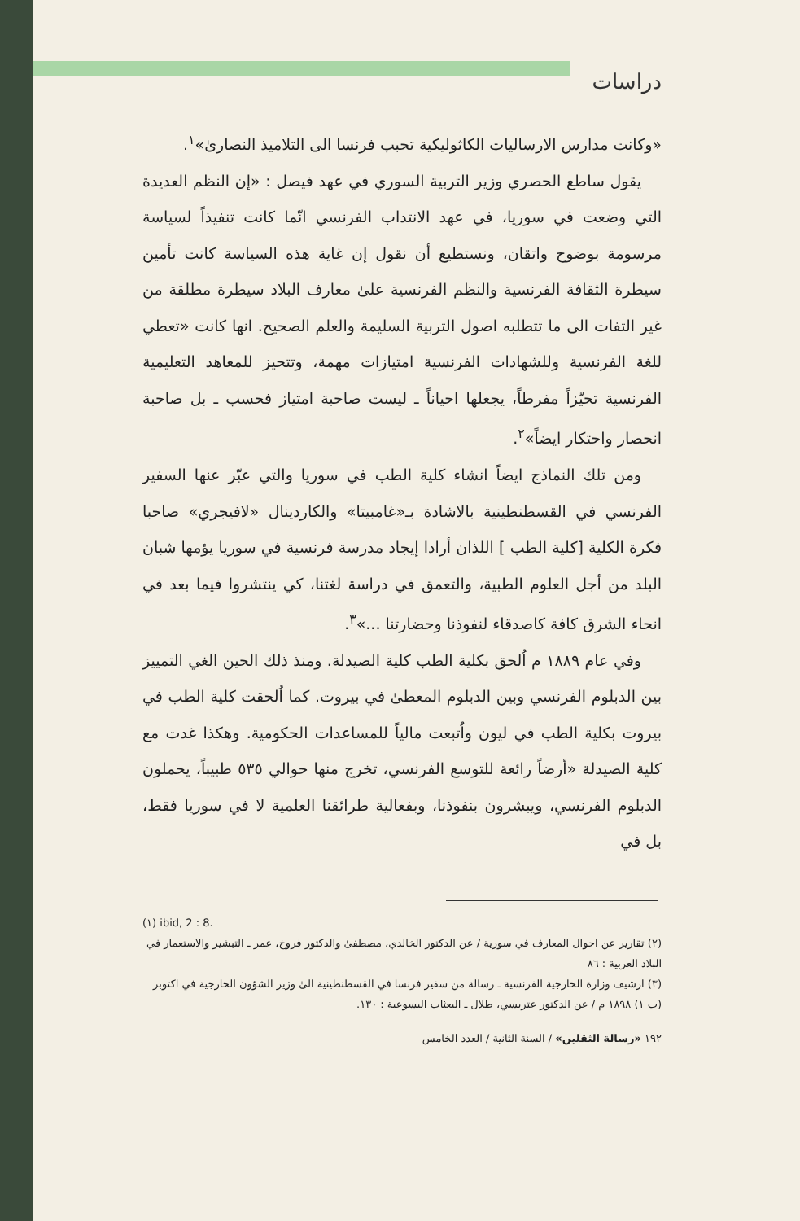دراسات
«وكانت مدارس الارساليات الكاثوليكية تحبب فرنسا الى التلاميذ النصارىٰ»<sup>١</sup>.
يقول ساطع الحصري وزير التربية السوري في عهد فيصل : «إن النظم العديدة التي وضعت في سوريا، في عهد الانتداب الفرنسي انّما كانت تنفيذاً لسياسة مرسومة بوضوح واتقان، ونستطيع أن نقول إن غاية هذه السياسة كانت تأمين سيطرة الثقافة الفرنسية والنظم الفرنسية علىٰ معارف البلاد سيطرة مطلقة من غير التفات الى ما تتطلبه اصول التربية السليمة والعلم الصحيح. انها كانت «تعطي للغة الفرنسية وللشهادات الفرنسية امتيازات مهمة، وتتحيز للمعاهد التعليمية الفرنسية تحيّزاً مفرطاً، يجعلها احياناً ـ ليست صاحبة امتياز فحسب ـ بل صاحبة انحصار واحتكار ايضاً»<sup>٢</sup>.
ومن تلك النماذج ايضاً انشاء كلية الطب في سوريا والتي عبّر عنها السفير الفرنسي في القسطنطينية بالاشادة بـ«غامبيتا» والكاردينال «لافيجري» صاحبا فكرة الكلية [كلية الطب ] اللذان أرادا إيجاد مدرسة فرنسية في سوريا يؤمها شبان البلد من أجل العلوم الطبية، والتعمق في دراسة لغتنا، كي ينتشروا فيما بعد في انحاء الشرق كافة كاصدقاء لنفوذنا وحضارتنا ...»<sup>٣</sup>.
وفي عام ١٨٨٩ م اُلحق بكلية الطب كلية الصيدلة. ومنذ ذلك الحين الغي التمييز بين الدبلوم الفرنسي وبين الدبلوم المعطىٰ في بيروت. كما اُلحقت كلية الطب في بيروت بكلية الطب في ليون واُتبعت مالياً للمساعدات الحكومية. وهكذا غدت مع كلية الصيدلة «أرضاً رائعة للتوسع الفرنسي، تخرج منها حوالي ٥٣٥ طبيباً، يحملون الدبلوم الفرنسي، ويبشرون بنفوذنا، وبفعالية طرائقنا العلمية لا في سوريا فقط، بل في
(١) ibid, 2 : 8.
(٢) تقارير عن احوال المعارف في سورية / عن الدكتور الخالدي، مصطفىٰ والدكتور فروخ، عمر ـ التبشير والاستعمار في البلاد العربية : ٨٦
(٣) ارشيف وزارة الخارجية الفرنسية ـ رسالة من سفير فرنسا في القسطنطينية الىٰ وزير الشؤون الخارجية في اكتوبر (ت ١) ١٨٩٨ م / عن الدكتور عتريسي، طلال ـ البعثات اليسوعية : ١٣٠.
١٩٢ «رسالة الثقلين» / السنة الثانية / العدد الخامس